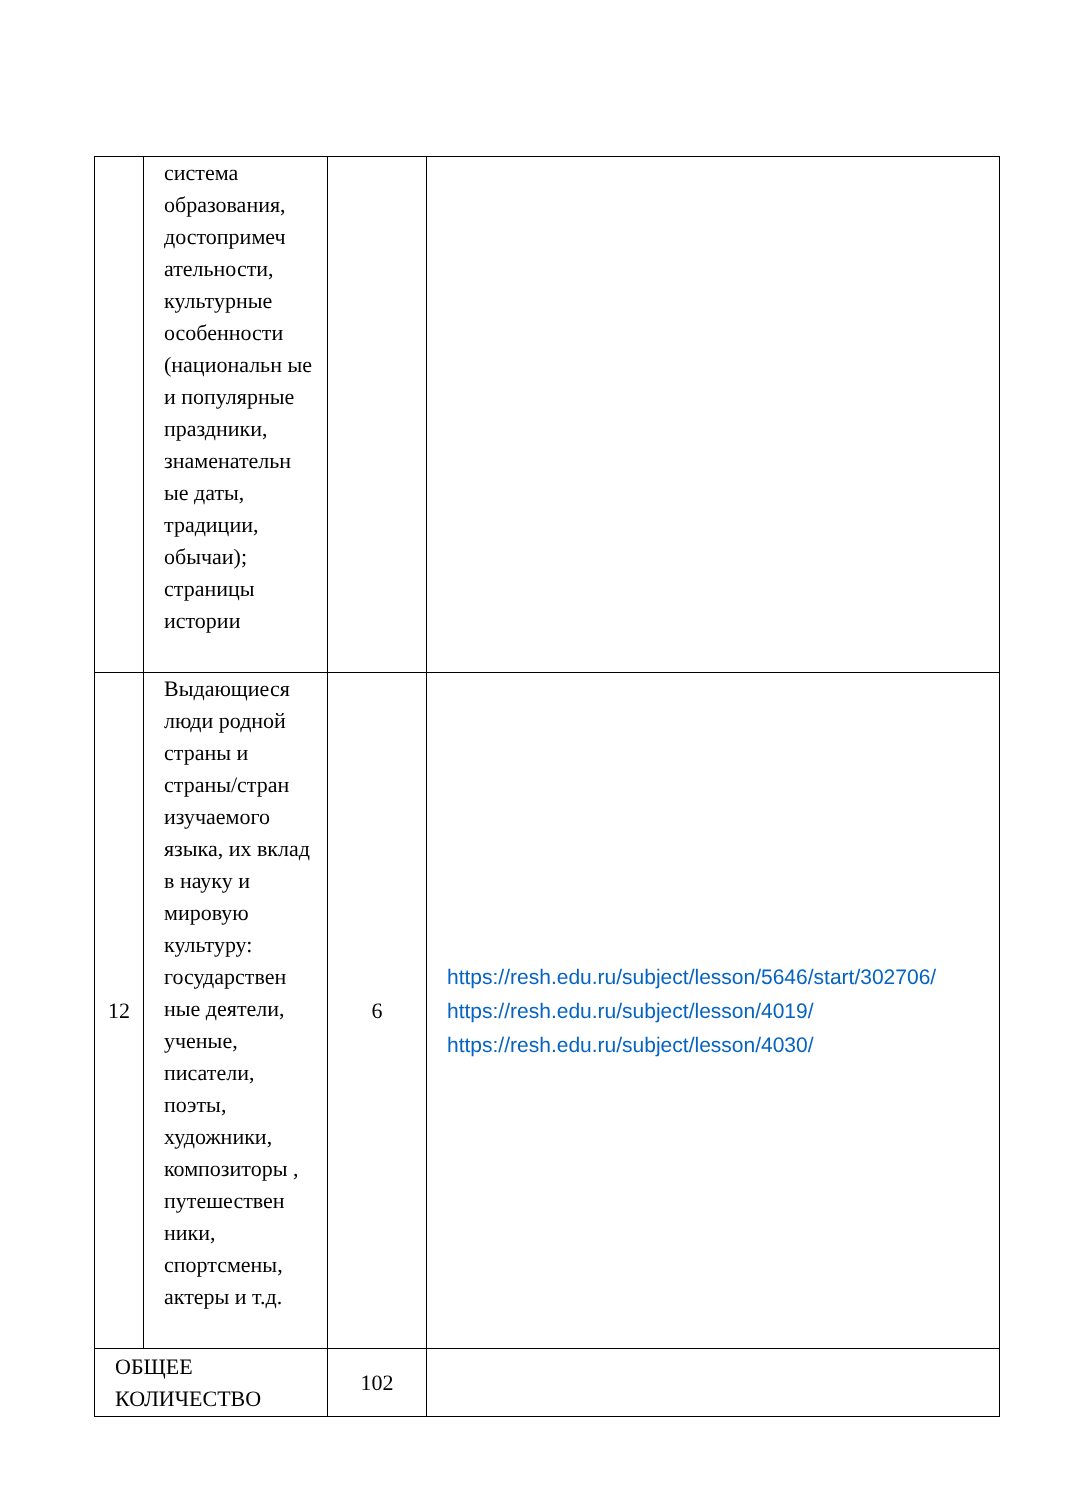| | система образования, достопримеч ательности, культурные особенности (национальн ые и популярные праздники, знаменательн ые даты, традиции, обычаи); страницы истории | | |
| 12 | Выдающиеся люди родной страны и страны/стран изучаемого языка, их вклад в науку и мировую культуру: государствен ные деятели, ученые, писатели, поэты, художники, композиторы , путешествен ники, спортсмены, актеры и т.д. | 6 | https://resh.edu.ru/subject/lesson/5646/start/302706/ https://resh.edu.ru/subject/lesson/4019/ https://resh.edu.ru/subject/lesson/4030/ |
| ОБЩЕЕ КОЛИЧЕСТВО | | 102 | |